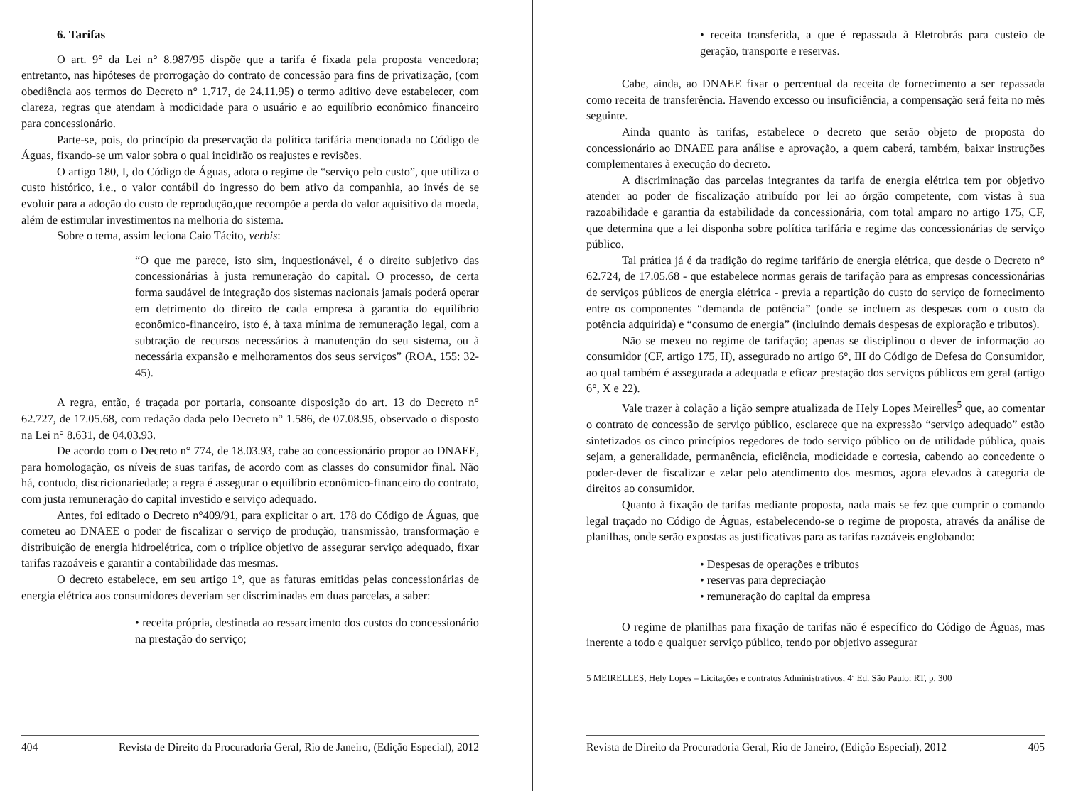6. Tarifas
O art. 9° da Lei n° 8.987/95 dispõe que a tarifa é fixada pela proposta vencedora; entretanto, nas hipóteses de prorrogação do contrato de concessão para fins de privatização, (com obediência aos termos do Decreto n° 1.717, de 24.11.95) o termo aditivo deve estabelecer, com clareza, regras que atendam à modicidade para o usuário e ao equilíbrio econômico financeiro para concessionário.
Parte-se, pois, do princípio da preservação da política tarifária mencionada no Código de Águas, fixando-se um valor sobra o qual incidirão os reajustes e revisões.
O artigo 180, I, do Código de Águas, adota o regime de “serviço pelo custo”, que utiliza o custo histórico, i.e., o valor contábil do ingresso do bem ativo da companhia, ao invés de se evoluir para a adoção do custo de reprodução,que recompõe a perda do valor aquisitivo da moeda, além de estimular investimentos na melhoria do sistema.
Sobre o tema, assim leciona Caio Tácito, verbis:
“O que me parece, isto sim, inquestionável, é o direito subjetivo das concessionárias à justa remuneração do capital. O processo, de certa forma saudável de integração dos sistemas nacionais jamais poderá operar em detrimento do direito de cada empresa à garantia do equilíbrio econômico-financeiro, isto é, à taxa mínima de remuneração legal, com a subtração de recursos necessários à manutenção do seu sistema, ou à necessária expansão e melhoramentos dos seus serviços” (ROA, 155: 32-45).
A regra, então, é traçada por portaria, consoante disposição do art. 13 do Decreto n° 62.727, de 17.05.68, com redação dada pelo Decreto n° 1.586, de 07.08.95, observado o disposto na Lei n° 8.631, de 04.03.93.
De acordo com o Decreto n° 774, de 18.03.93, cabe ao concessionário propor ao DNAEE, para homologação, os níveis de suas tarifas, de acordo com as classes do consumidor final. Não há, contudo, discricionariedade; a regra é assegurar o equilíbrio econômico-financeiro do contrato, com justa remuneração do capital investido e serviço adequado.
Antes, foi editado o Decreto n°409/91, para explicitar o art. 178 do Código de Águas, que cometeu ao DNAEE o poder de fiscalizar o serviço de produção, transmissão, transformação e distribuição de energia hidroelétrica, com o tríplice objetivo de assegurar serviço adequado, fixar tarifas razoáveis e garantir a contabilidade das mesmas.
O decreto estabelece, em seu artigo 1°, que as faturas emitidas pelas concessionárias de energia elétrica aos consumidores deveriam ser discriminadas em duas parcelas, a saber:
• receita própria, destinada ao ressarcimento dos custos do concessionário na prestação do serviço;
404 Revista de Direito da Procuradoria Geral, Rio de Janeiro, (Edição Especial), 2012
• receita transferida, a que é repassada à Eletrobrás para custeio de geração, transporte e reservas.
Cabe, ainda, ao DNAEE fixar o percentual da receita de fornecimento a ser repassada como receita de transferência. Havendo excesso ou insuficiência, a compensação será feita no mês seguinte.
Ainda quanto às tarifas, estabelece o decreto que serão objeto de proposta do concessionário ao DNAEE para análise e aprovação, a quem caberá, também, baixar instruções complementares à execução do decreto.
A discriminação das parcelas integrantes da tarifa de energia elétrica tem por objetivo atender ao poder de fiscalização atribuído por lei ao órgão competente, com vistas à sua razoabilidade e garantia da estabilidade da concessionária, com total amparo no artigo 175, CF, que determina que a lei disponha sobre política tarifária e regime das concessionárias de serviço público.
Tal prática já é da tradição do regime tarifário de energia elétrica, que desde o Decreto n° 62.724, de 17.05.68 - que estabelece normas gerais de tarifação para as empresas concessionárias de serviços públicos de energia elétrica - previa a repartição do custo do serviço de fornecimento entre os componentes “demanda de potência” (onde se incluem as despesas com o custo da potência adquirida) e “consumo de energia” (incluindo demais despesas de exploração e tributos).
Não se mexeu no regime de tarifação; apenas se disciplinou o dever de informação ao consumidor (CF, artigo 175, II), assegurado no artigo 6°, III do Código de Defesa do Consumidor, ao qual também é assegurada a adequada e eficaz prestação dos serviços públicos em geral (artigo 6°, X e 22).
Vale trazer à colação a lição sempre atualizada de Hely Lopes Meirelles<sup>5</sup> que, ao comentar o contrato de concessão de serviço público, esclarece que na expressão “serviço adequado” estão sintetizados os cinco princípios regedores de todo serviço público ou de utilidade pública, quais sejam, a generalidade, permanência, eficiência, modicidade e cortesia, cabendo ao concedente o poder-dever de fiscalizar e zelar pelo atendimento dos mesmos, agora elevados à categoria de direitos ao consumidor.
Quanto à fixação de tarifas mediante proposta, nada mais se fez que cumprir o comando legal traçado no Código de Águas, estabelecendo-se o regime de proposta, através da análise de planilhas, onde serão expostas as justificativas para as tarifas razoáveis englobando:
• Despesas de operações e tributos
• reservas para depreciação
• remuneração do capital da empresa
O regime de planilhas para fixação de tarifas não é específico do Código de Águas, mas inerente a todo e qualquer serviço público, tendo por objetivo assegurar
5 MEIRELLES, Hely Lopes – Licitações e contratos Administrativos, 4ª Ed. São Paulo: RT, p. 300
Revista de Direito da Procuradoria Geral, Rio de Janeiro, (Edição Especial), 2012 405